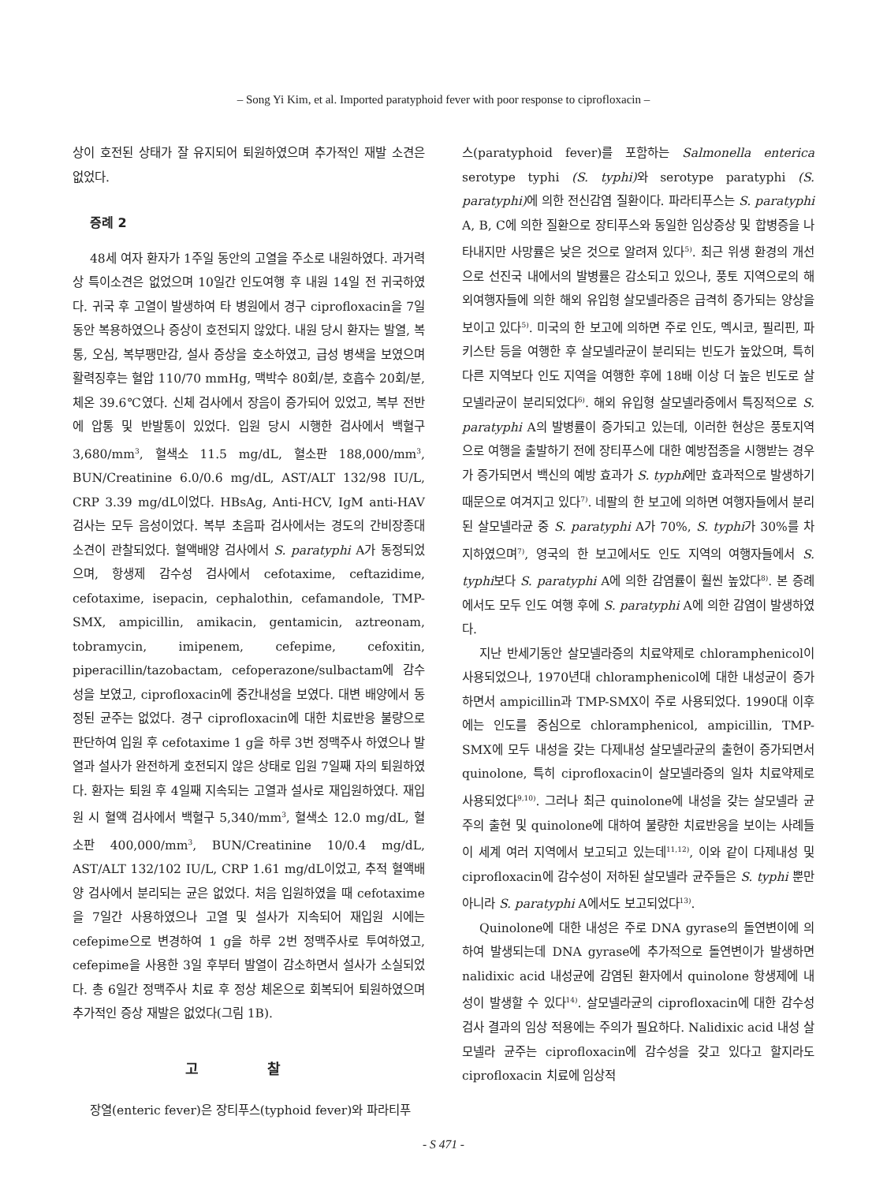– Song Yi Kim, et al. Imported paratyphoid fever with poor response to ciprofloxacin –
상이 호전된 상태가 잘 유지되어 퇴원하였으며 추가적인 재발 소견은 없었다.
증례 2
48세 여자 환자가 1주일 동안의 고열을 주소로 내원하였다. 과거력상 특이소견은 없었으며 10일간 인도여행 후 내원 14일 전 귀국하였다. 귀국 후 고열이 발생하여 타 병원에서 경구 ciprofloxacin을 7일 동안 복용하였으나 증상이 호전되지 않았다. 내원 당시 환자는 발열, 복통, 오심, 복부팽만감, 설사 증상을 호소하였고, 급성 병색을 보였으며 활력징후는 혈압 110/70 mmHg, 맥박수 80회/분, 호흡수 20회/분, 체온 39.6℃였다. 신체 검사에서 장음이 증가되어 있었고, 복부 전반에 압통 및 반발통이 있었다. 입원 당시 시행한 검사에서 백혈구 3,680/mm<sup>3</sup>, 혈색소 11.5 mg/dL, 혈소판 188,000/mm<sup>3</sup>, BUN/Creatinine 6.0/0.6 mg/dL, AST/ALT 132/98 IU/L, CRP 3.39 mg/dL이었다. HBsAg, Anti-HCV, IgM anti-HAV 검사는 모두 음성이었다. 복부 초음파 검사에서는 경도의 간비장종대 소견이 관찰되었다. 혈액배양 검사에서 S. paratyphi A가 동정되었으며, 항생제 감수성 검사에서 cefotaxime, ceftazidime, cefotaxime, isepacin, cephalothin, cefamandole, TMP-SMX, ampicillin, amikacin, gentamicin, aztreonam, tobramycin, imipenem, cefepime, cefoxitin, piperacillin/tazobactam, cefoperazone/sulbactam에 감수성을 보였고, ciprofloxacin에 중간내성을 보였다. 대변 배양에서 동정된 균주는 없었다. 경구 ciprofloxacin에 대한 치료반응 불량으로 판단하여 입원 후 cefotaxime 1 g을 하루 3번 정맥주사 하였으나 발열과 설사가 완전하게 호전되지 않은 상태로 입원 7일째 자의 퇴원하였다. 환자는 퇴원 후 4일째 지속되는 고열과 설사로 재입원하였다. 재입원 시 혈액 검사에서 백혈구 5,340/mm<sup>3</sup>, 혈색소 12.0 mg/dL, 혈소판 400,000/mm<sup>3</sup>, BUN/Creatinine 10/0.4 mg/dL, AST/ALT 132/102 IU/L, CRP 1.61 mg/dL이었고, 추적 혈액배양 검사에서 분리되는 균은 없었다. 처음 입원하였을 때 cefotaxime을 7일간 사용하였으나 고열 및 설사가 지속되어 재입원 시에는 cefepime으로 변경하여 1 g을 하루 2번 정맥주사로 투여하였고, cefepime을 사용한 3일 후부터 발열이 감소하면서 설사가 소실되었다. 총 6일간 정맥주사 치료 후 정상 체온으로 회복되어 퇴원하였으며 추가적인 증상 재발은 없었다(그림 1B).
고 찰
장열(enteric fever)은 장티푸스(typhoid fever)와 파라티푸
스(paratyphoid fever)를 포함하는 Salmonella enterica serotype typhi (S. typhi) 와 serotype paratyphi (S. paratyphi) 에 의한 전신감염 질환이다. 파라티푸스는 S. paratyphi A, B, C에 의한 질환으로 장티푸스와 동일한 임상증상 및 합병증을 나타내지만 사망률은 낮은 것으로 알려져 있다<sup>5)</sup>. 최근 위생 환경의 개선으로 선진국 내에서의 발병률은 감소되고 있으나, 풍토 지역으로의 해외여행자들에 의한 해외 유입형 살모넬라증은 급격히 증가되는 양상을 보이고 있다<sup>5)</sup>. 미국의 한 보고에 의하면 주로 인도, 멕시코, 필리핀, 파키스탄 등을 여행한 후 살모넬라균이 분리되는 빈도가 높았으며, 특히 다른 지역보다 인도 지역을 여행한 후에 18배 이상 더 높은 빈도로 살모넬라균이 분리되었다<sup>6)</sup>. 해외 유입형 살모넬라증에서 특징적으로 S. paratyphi A의 발병률이 증가되고 있는데, 이러한 현상은 풍토지역으로 여행을 출발하기 전에 장티푸스에 대한 예방접종을 시행받는 경우가 증가되면서 백신의 예방 효과가 S. typhi에만 효과적으로 발생하기 때문으로 여겨지고 있다<sup>7)</sup>. 네팔의 한 보고에 의하면 여행자들에서 분리된 살모넬라균 중 S. paratyphi A가 70%, S. typhi가 30%를 차지하였으며<sup>7)</sup>, 영국의 한 보고에서도 인도 지역의 여행자들에서 S. typhi보다 S. paratyphi A에 의한 감염률이 훨씬 높았다<sup>8)</sup>. 본 증례에서도 모두 인도 여행 후에 S. paratyphi A에 의한 감염이 발생하였다.
지난 반세기동안 살모넬라증의 치료약제로 chloramphenicol이 사용되었으나, 1970년대 chloramphenicol에 대한 내성균이 증가하면서 ampicillin과 TMP-SMX이 주로 사용되었다. 1990대 이후에는 인도를 중심으로 chloramphenicol, ampicillin, TMP-SMX에 모두 내성을 갖는 다제내성 살모넬라균의 출현이 증가되면서 quinolone, 특히 ciprofloxacin이 살모넬라증의 일차 치료약제로 사용되었다<sup>9,10)</sup>. 그러나 최근 quinolone에 내성을 갖는 살모넬라 균주의 출현 및 quinolone에 대하여 불량한 치료반응을 보이는 사례들이 세계 여러 지역에서 보고되고 있는데<sup>11,12)</sup>, 이와 같이 다제내성 및 ciprofloxacin에 감수성이 저하된 살모넬라 균주들은 S. typhi 뿐만 아니라 S. paratyphi A에서도 보고되었다<sup>13)</sup>.
Quinolone에 대한 내성은 주로 DNA gyrase의 돌연변이에 의하여 발생되는데 DNA gyrase에 추가적으로 돌연변이가 발생하면 nalidixic acid 내성균에 감염된 환자에서 quinolone 항생제에 내성이 발생할 수 있다<sup>14)</sup>. 살모넬라균의 ciprofloxacin에 대한 감수성 검사 결과의 임상 적용에는 주의가 필요하다. Nalidixic acid 내성 살모넬라 균주는 ciprofloxacin에 감수성을 갖고 있다고 할지라도 ciprofloxacin 치료에 임상적
- S 471 -